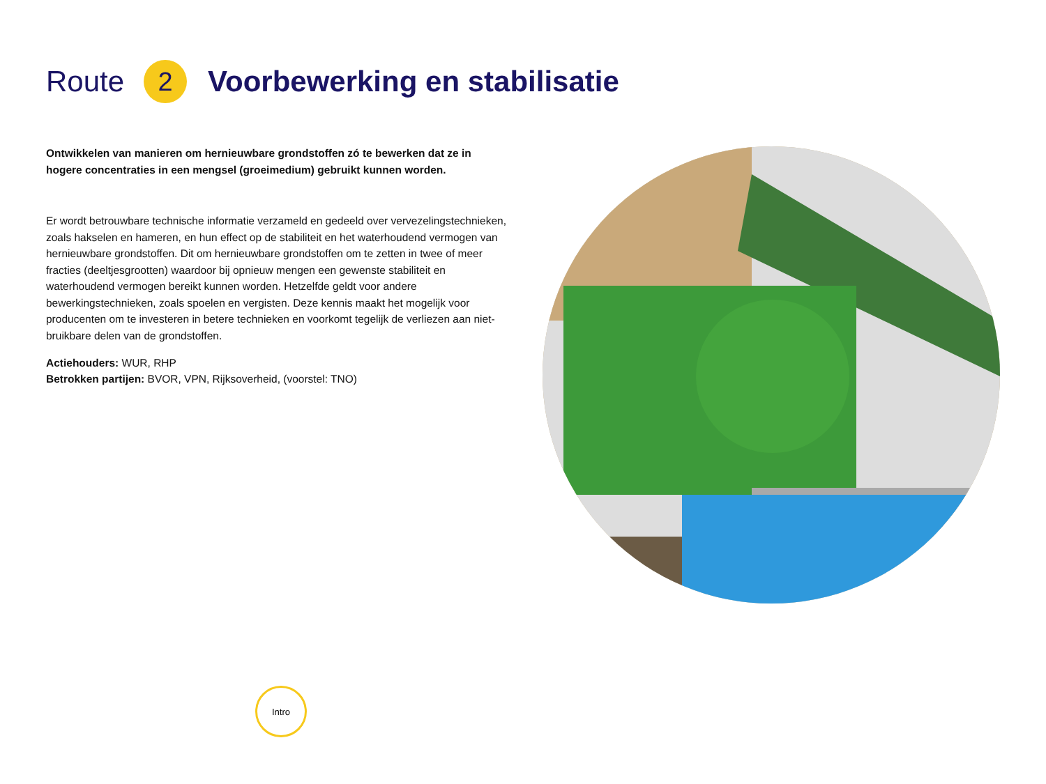Route 2 Voorbewerking en stabilisatie
Ontwikkelen van manieren om hernieuwbare grondstoffen zó te bewerken dat ze in hogere concentraties in een mengsel (groeimedium) gebruikt kunnen worden.
Er wordt betrouwbare technische informatie verzameld en gedeeld over vervezelings­technieken, zoals hakselen en hameren, en hun effect op de stabiliteit en het waterhou­dend vermogen van hernieuwbare grondstoffen. Dit om hernieuwbare grondstoffen om te zetten in twee of meer fracties (deeltjesgrootten) waardoor bij opnieuw mengen een ge­wenste stabiliteit en waterhoudend vermogen bereikt kunnen worden. Hetzelfde geldt voor andere bewerkingstechnieken, zoals spoelen en vergisten. Deze kennis maakt het mogelijk voor producenten om te investeren in betere technieken en voorkomt tegelijk de verliezen aan niet-bruikbare delen van de grondstoffen.
Actiehouders: WUR, RHP
Betrokken partijen: BVOR, VPN, Rijksoverheid, (voorstel: TNO)
Intro